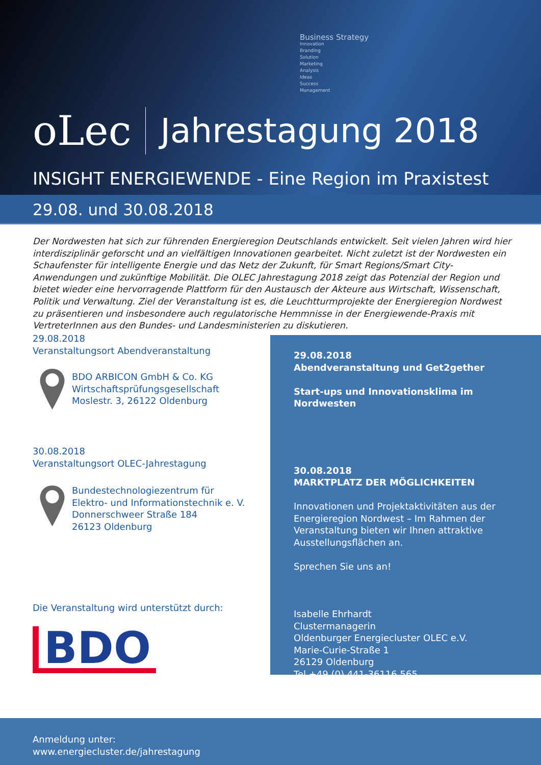Business Strategy
Innovation
Branding
Solution
Marketing
Analysis
Ideas
Success
Management
oLec Jahrestagung 2018
INSIGHT ENERGIEWENDE - Eine Region im Praxistest
29.08. und 30.08.2018
Der Nordwesten hat sich zur führenden Energieregion Deutschlands entwickelt. Seit vielen Jahren wird hier interdis­ziplinär geforscht und an vielfältigen Innovationen gearbeitet. Nicht zuletzt ist der Nordwesten ein Schaufenster für intelligente Energie und das Netz der Zukunft, für Smart Regions/Smart City-Anwendungen und zukünftige Mobilität. Die OLEC Jahrestagung 2018 zeigt das Potenzial der Region und bietet wieder eine hervorragende Plattform für den Aus­tausch der Akteure aus Wirtschaft, Wissenschaft, Politik und Verwaltung. Ziel der Veranstaltung ist es, die Leuchtturm­projekte der Energieregion Nordwest zu präsentieren und insbesondere auch regulatorische Hemmnisse in der Energie­wende-Praxis mit VertreterInnen aus den Bundes- und Landesministerien zu diskutieren.
29.08.2018
Veranstaltungsort Abendveranstaltung
BDO ARBICON GmbH & Co. KG
Wirtschaftsprüfungsgesellschaft
Moslestr. 3, 26122 Oldenburg
30.08.2018
Veranstaltungsort OLEC-Jahrestagung
Bundestechnologiezentrum für
Elektro- und Informationstechnik e. V.
Donnerschweer Straße 184
26123 Oldenburg
Die Veranstaltung wird unterstützt durch:
BDO
29.08.2018
Abendveranstaltung und Get2gether
Start-ups und Innovationsklima im Nordwesten
30.08.2018
MARKTPLATZ DER MÖGLICHKEITEN
Innovationen und Projektaktivitäten aus der Energieregion Nordwest – Im Rahmen der Veran­staltung bieten wir Ihnen attraktive Ausstellungs­flächen an.
Sprechen Sie uns an!
Isabelle Ehrhardt
Clustermanagerin
Oldenburger Energiecluster OLEC e.V.
Marie-Curie-Straße 1
26129 Oldenburg
Tel +49 (0) 441-36116 565
Anmeldung unter:
www.energiecluster.de/jahrestagung